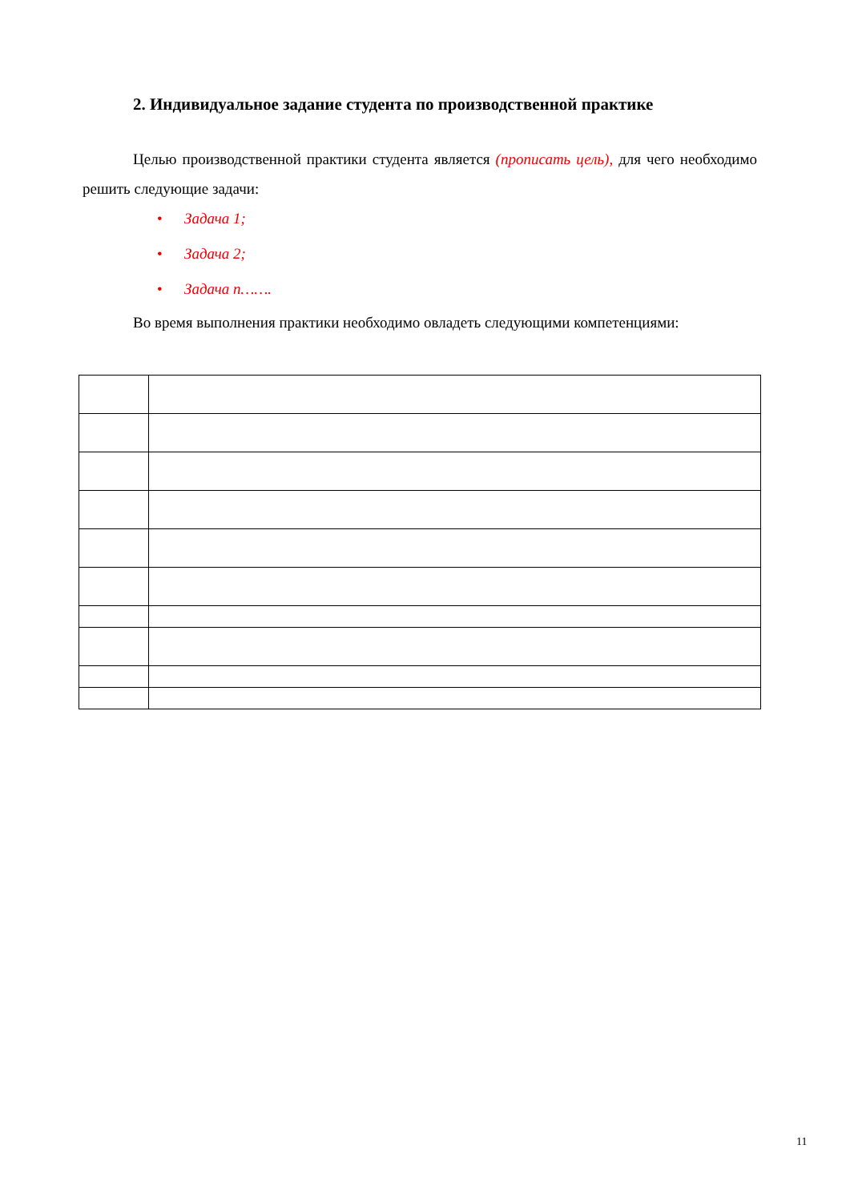2. Индивидуальное задание студента по производственной практике
Целью производственной практики студента является (прописать цель), для чего необходимо решить следующие задачи:
• Задача 1;
• Задача 2;
• Задача n…….
Во время выполнения практики необходимо овладеть следующими компетенциями:
11